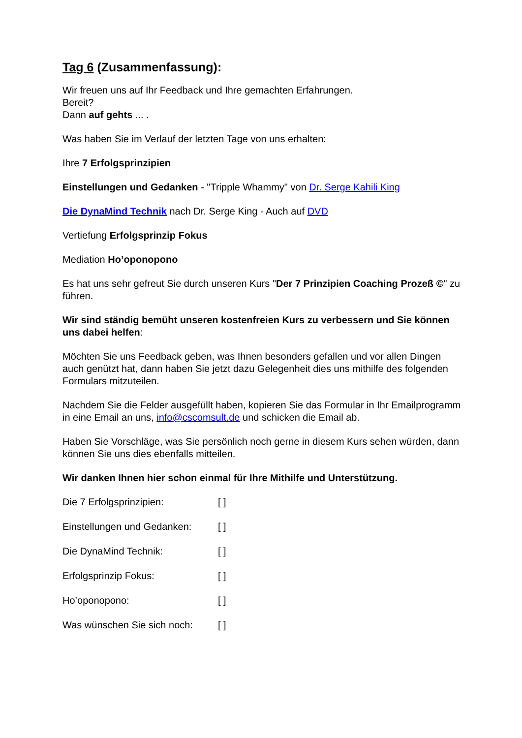Tag 6 (Zusammenfassung):
Wir freuen uns auf Ihr Feedback und Ihre gemachten Erfahrungen.
Bereit?
Dann auf gehts ... .
Was haben Sie im Verlauf der letzten Tage von uns erhalten:
Ihre 7 Erfolgsprinzipien
Einstellungen und Gedanken - "Tripple Whammy" von Dr. Serge Kahili King
Die DynaMind Technik nach Dr. Serge King - Auch auf DVD
Vertiefung Erfolgsprinzip Fokus
Mediation Ho’oponopono
Es hat uns sehr gefreut Sie durch unseren Kurs "Der 7 Prinzipien Coaching Prozeß ©" zu führen.
Wir sind ständig bemüht unseren kostenfreien Kurs zu verbessern und Sie können uns dabei helfen:
Möchten Sie uns Feedback geben, was Ihnen besonders gefallen und vor allen Dingen auch genützt hat, dann haben Sie jetzt dazu Gelegenheit dies uns mithilfe des folgenden Formulars mitzuteilen.
Nachdem Sie die Felder ausgefüllt haben, kopieren Sie das Formular in Ihr Emailprogramm in eine Email an uns, info@cscomsult.de und schicken die Email ab.
Haben Sie Vorschläge, was Sie persönlich noch gerne in diesem Kurs sehen würden, dann können Sie uns dies ebenfalls mitteilen.
Wir danken Ihnen hier schon einmal für Ihre Mithilfe und Unterstützung.
Die 7 Erfolgsprinzipien: [ ]
Einstellungen und Gedanken: [ ]
Die DynaMind Technik: [ ]
Erfolgsprinzip Fokus: [ ]
Ho’oponopono: [ ]
Was wünschen Sie sich noch: [ ]